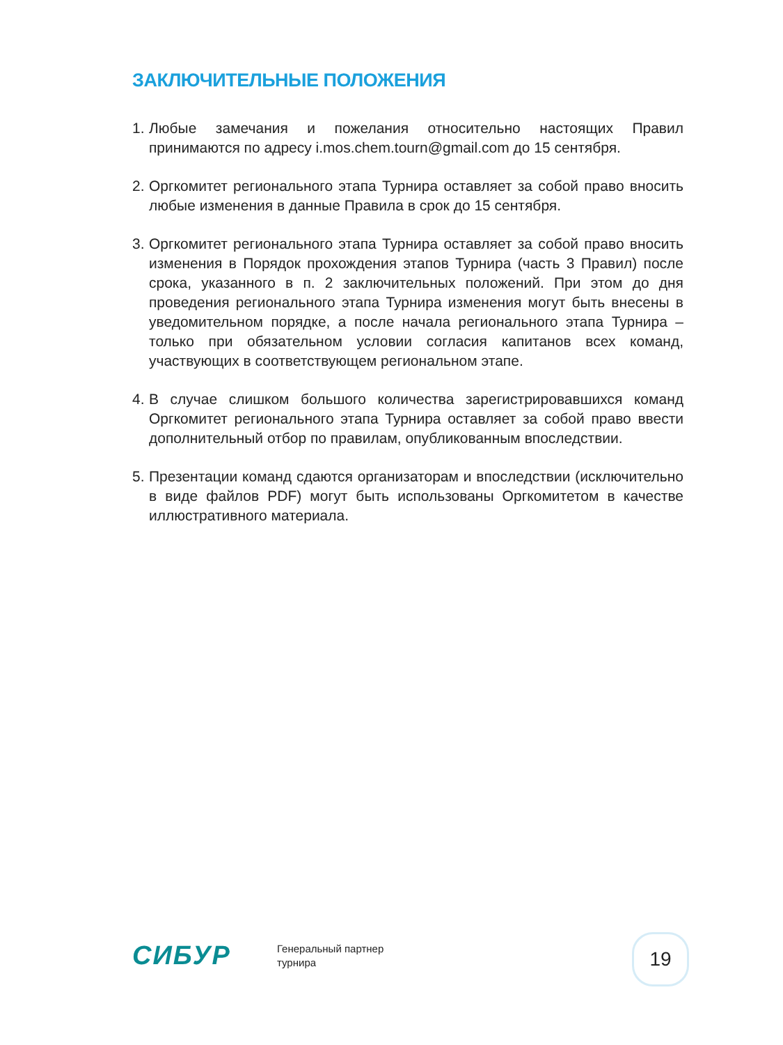ЗАКЛЮЧИТЕЛЬНЫЕ ПОЛОЖЕНИЯ
1. Любые замечания и пожелания относительно настоящих Правил принимаются по адресу i.mos.chem.tourn@gmail.com до 15 сентября.
2. Оргкомитет регионального этапа Турнира оставляет за собой право вносить любые изменения в данные Правила в срок до 15 сентября.
3. Оргкомитет регионального этапа Турнира оставляет за собой право вносить изменения в Порядок прохождения этапов Турнира (часть 3 Правил) после срока, указанного в п. 2 заключительных положений. При этом до дня проведения регионального этапа Турнира изменения могут быть внесены в уведомительном порядке, а после начала регионального этапа Турнира – только при обязательном условии согласия капитанов всех команд, участвующих в соответствующем региональном этапе.
4. В случае слишком большого количества зарегистрировавшихся команд Оргкомитет регионального этапа Турнира оставляет за собой право ввести дополнительный отбор по правилам, опубликованным впоследствии.
5. Презентации команд сдаются организаторам и впоследствии (исключительно в виде файлов PDF) могут быть использованы Оргкомитетом в качестве иллюстративного материала.
СИБУР
Генеральный партнер
турнира
19